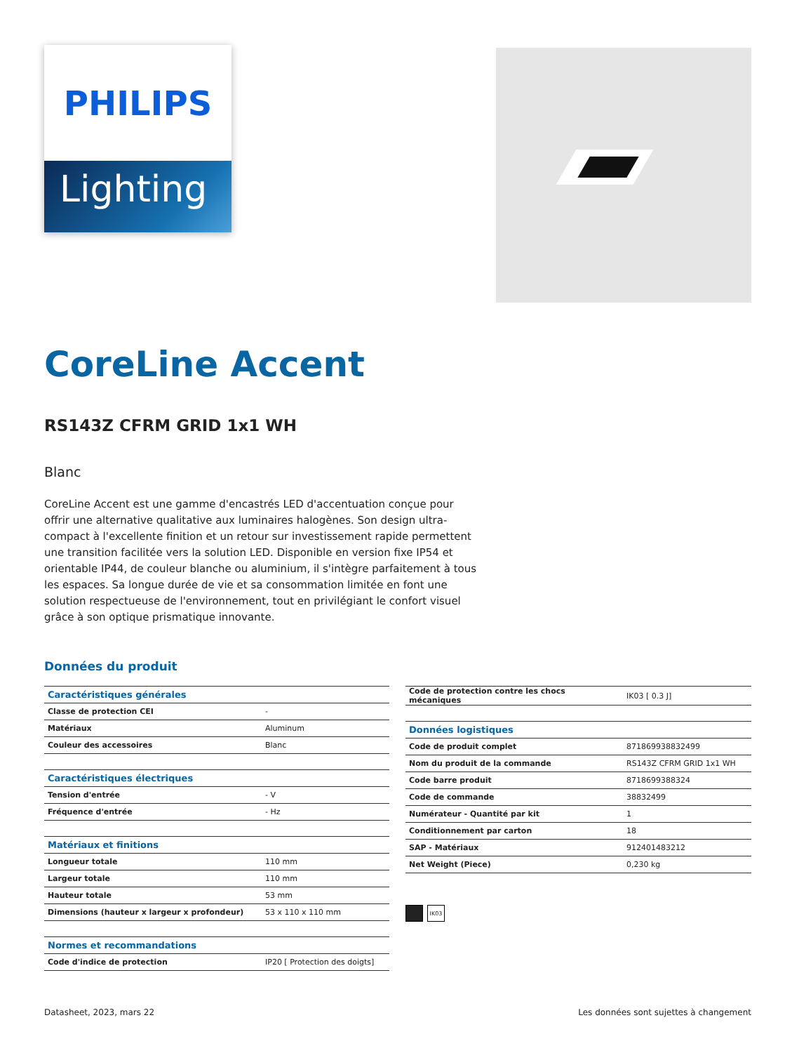PHILIPS
Lighting
CoreLine Accent
RS143Z CFRM GRID 1x1 WH
Blanc
CoreLine Accent est une gamme d'encastrés LED d'accentuation conçue pour offrir une alternative qualitative aux luminaires halogènes. Son design ultra-compact à l'excellente finition et un retour sur investissement rapide permettent une transition facilitée vers la solution LED. Disponible en version fixe IP54 et orientable IP44, de couleur blanche ou aluminium, il s'intègre parfaitement à tous les espaces. Sa longue durée de vie et sa consommation limitée en font une solution respectueuse de l'environnement, tout en privilégiant le confort visuel grâce à son optique prismatique innovante.
Données du produit
| Caractéristiques générales | |
| Classe de protection CEI | - |
| Matériaux | Aluminum |
| Couleur des accessoires | Blanc |
| Caractéristiques électriques | |
| Tension d'entrée | - V |
| Fréquence d'entrée | - Hz |
| Matériaux et finitions | |
| Longueur totale | 110 mm |
| Largeur totale | 110 mm |
| Hauteur totale | 53 mm |
| Dimensions (hauteur x largeur x profondeur) | 53 x 110 x 110 mm |
| Normes et recommandations | |
| Code d'indice de protection | IP20 [ Protection des doigts] |
| Code de protection contre les chocs mécaniques | IK03 [ 0.3 J] |
| Données logistiques | |
| Code de produit complet | 871869938832499 |
| Nom du produit de la commande | RS143Z CFRM GRID 1x1 WH |
| Code barre produit | 8718699388324 |
| Code de commande | 38832499 |
| Numérateur - Quantité par kit | 1 |
| Conditionnement par carton | 18 |
| SAP - Matériaux | 912401483212 |
| Net Weight (Piece) | 0,230 kg |
IK03
Datasheet, 2023, mars 22 Les données sont sujettes à changement